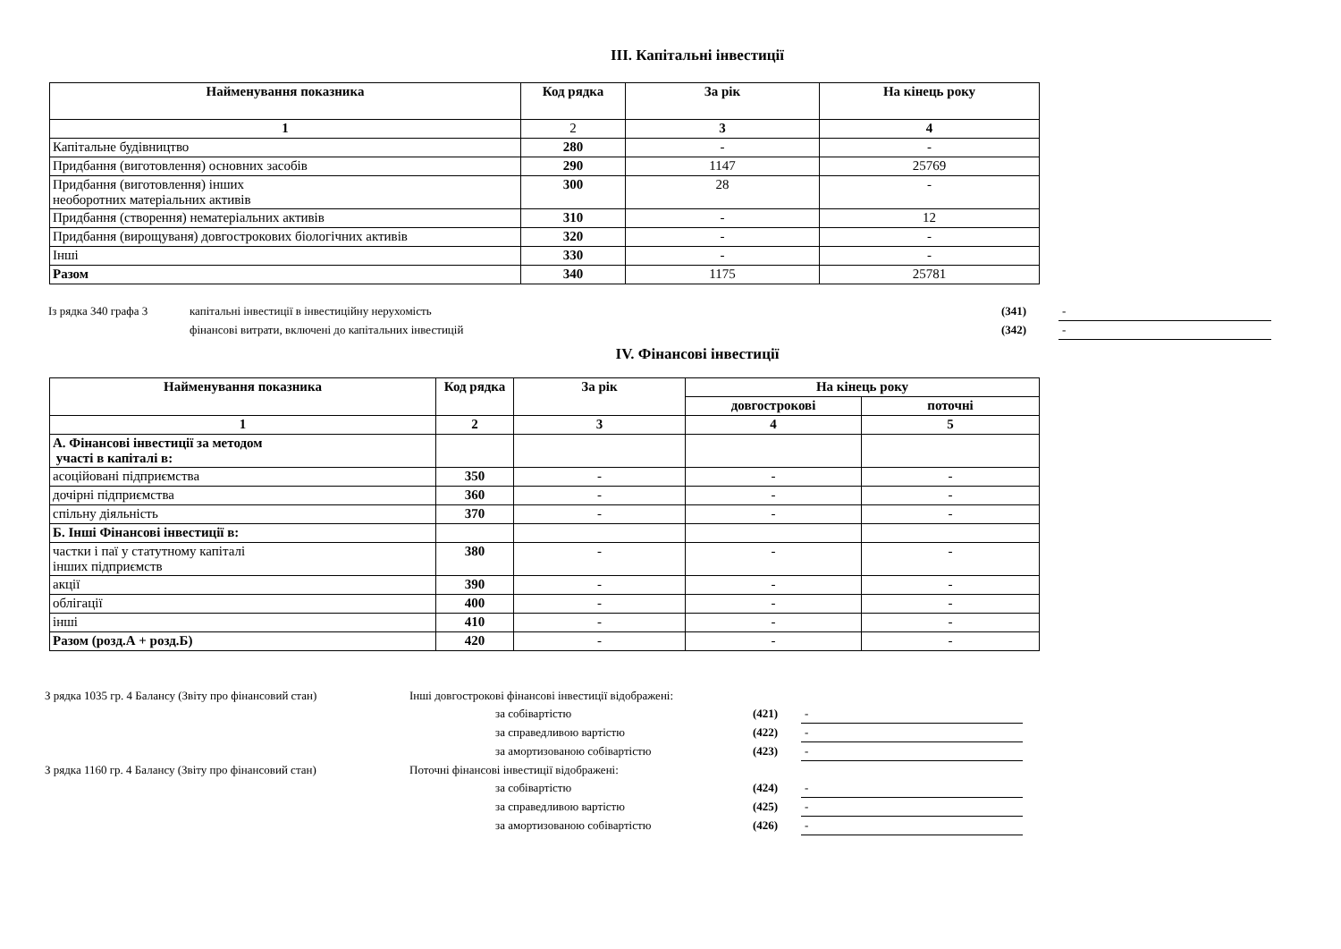III. Капітальні інвестиції
| Найменування показника | Код рядка | За рік | На кінець року |
| --- | --- | --- | --- |
| 1 | 2 | 3 | 4 |
| Капітальне будівництво | 280 | - | - |
| Придбання (виготовлення) основних засобів | 290 | 1147 | 25769 |
| Придбання (виготовлення) інших необоротних матеріальних активів | 300 | 28 | - |
| Придбання (створення) нематеріальних активів | 310 | - | 12 |
| Придбання (вирощуваня) довгострокових біологічних активів | 320 | - | - |
| Інші | 330 | - | - |
| Разом | 340 | 1175 | 25781 |
| Із рядка 340 графа 3 | капітальні інвестиції в інвестиційну нерухомість | (341) | - |
| | фінансові витрати, включені до капітальних інвестицій | (342) | - |
IV. Фінансові інвестиції
| Найменування показника | Код рядка | За рік | На кінець року | |
| --- | --- | --- | --- | --- |
| | | | довгострокові | поточні |
| 1 | 2 | 3 | 4 | 5 |
| А. Фінансові інвестиції за методом участі в капіталі в: | | | | |
| асоційовані підприємства | 350 | - | - | - |
| дочірні підприємства | 360 | - | - | - |
| спільну діяльність | 370 | - | - | - |
| Б. Інші Фінансові інвестиції в: | | | | |
| частки і паї у статутному капіталі інших підприємств | 380 | - | - | - |
| акції | 390 | - | - | - |
| облігації | 400 | - | - | - |
| інші | 410 | - | - | - |
| Разом (розд.А + розд.Б) | 420 | - | - | - |
| З рядка 1035 гр. 4 Балансу (Звіту про фінансовий стан) | Інші довгострокові фінансові інвестиції відображені: | | |
| | за собівартістю | (421) | - |
| | за справедливою вартістю | (422) | - |
| | за амортизованою собівартістю | (423) | - |
| З рядка 1160 гр. 4 Балансу (Звіту про фінансовий стан) | Поточні фінансові інвестиції відображені: | | |
| | за собівартістю | (424) | - |
| | за справедливою вартістю | (425) | - |
| | за амортизованою собівартістю | (426) | - |